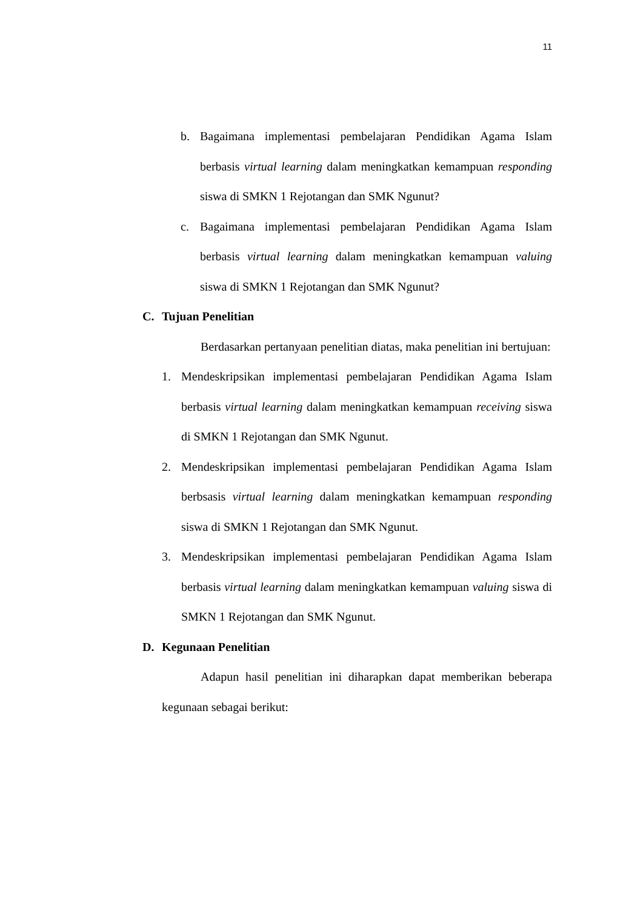11
b. Bagaimana implementasi pembelajaran Pendidikan Agama Islam berbasis virtual learning dalam meningkatkan kemampuan responding siswa di SMKN 1 Rejotangan dan SMK Ngunut?
c. Bagaimana implementasi pembelajaran Pendidikan Agama Islam berbasis virtual learning dalam meningkatkan kemampuan valuing siswa di SMKN 1 Rejotangan dan SMK Ngunut?
C. Tujuan Penelitian
Berdasarkan pertanyaan penelitian diatas, maka penelitian ini bertujuan:
1. Mendeskripsikan implementasi pembelajaran Pendidikan Agama Islam berbasis virtual learning dalam meningkatkan kemampuan receiving siswa di SMKN 1 Rejotangan dan SMK Ngunut.
2. Mendeskripsikan implementasi pembelajaran Pendidikan Agama Islam berbsasis virtual learning dalam meningkatkan kemampuan responding siswa di SMKN 1 Rejotangan dan SMK Ngunut.
3. Mendeskripsikan implementasi pembelajaran Pendidikan Agama Islam berbasis virtual learning dalam meningkatkan kemampuan valuing siswa di SMKN 1 Rejotangan dan SMK Ngunut.
D. Kegunaan Penelitian
Adapun hasil penelitian ini diharapkan dapat memberikan beberapa kegunaan sebagai berikut: